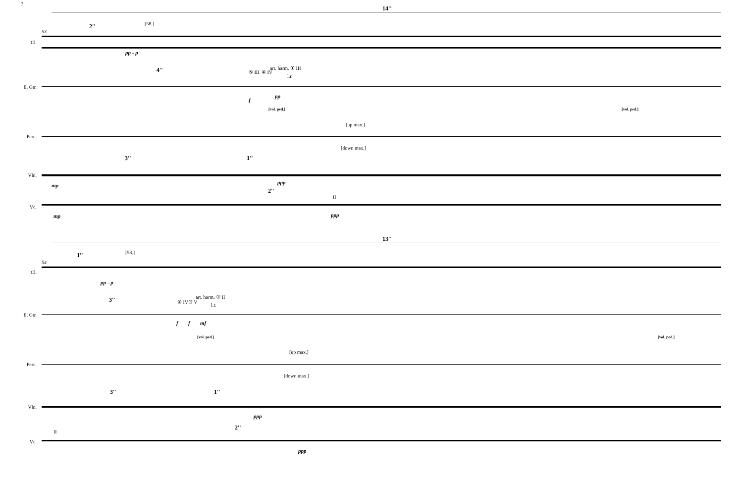7
14''
53
2'' [58.]
Cl.
pp - p
4'' ⑤ III ④ IV
art. harm. ① III
l.r.
E. Gtr.
f
pp
[vol. ped.] [vol. ped.]
[up max.]
Perc.
[down max.]
3'' 1''
Vln.
mp ppp
2''
II
Vc.
mp ppp
13''
54
1'' [58.]
Cl.
pp - p
3'' ④ IV ③ V
art. harm. ① II
l.r.
E. Gtr.
f f mf
[vol. ped.] [vol. ped.]
[up max.]
Perc.
[down max.]
3'' 1''
Vln.
ppp
2''
II
Vc.
ppp